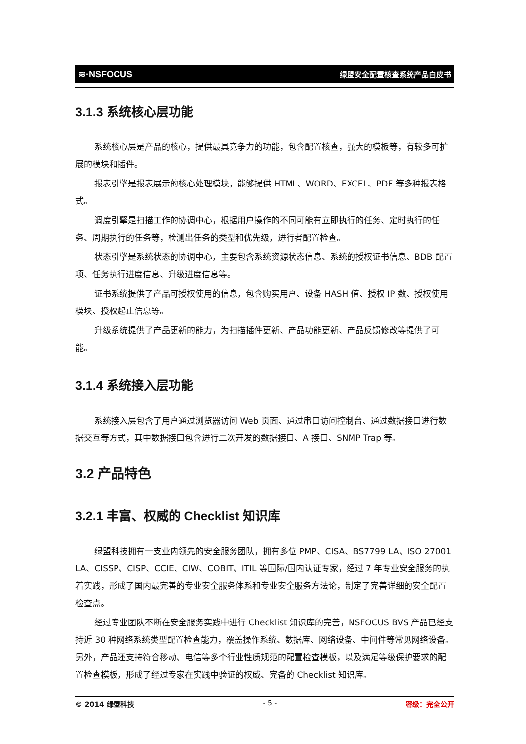≋·NSFOCUS 绿盟安全配置核查系统产品白皮书
3.1.3 系统核心层功能
系统核心层是产品的核心，提供最具竞争力的功能，包含配置核查，强大的模板等，有较多可扩展的模块和插件。
报表引擎是报表展示的核心处理模块，能够提供 HTML、WORD、EXCEL、PDF 等多种报表格式。
调度引擎是扫描工作的协调中心，根据用户操作的不同可能有立即执行的任务、定时执行的任务、周期执行的任务等，检测出任务的类型和优先级，进行者配置检查。
状态引擎是系统状态的协调中心，主要包含系统资源状态信息、系统的授权证书信息、BDB 配置项、任务执行进度信息、升级进度信息等。
证书系统提供了产品可授权使用的信息，包含购买用户、设备 HASH 值、授权 IP 数、授权使用模块、授权起止信息等。
升级系统提供了产品更新的能力，为扫描插件更新、产品功能更新、产品反馈修改等提供了可能。
3.1.4 系统接入层功能
系统接入层包含了用户通过浏览器访问 Web 页面、通过串口访问控制台、通过数据接口进行数据交互等方式，其中数据接口包含进行二次开发的数据接口、A 接口、SNMP Trap 等。
3.2 产品特色
3.2.1 丰富、权威的 Checklist 知识库
绿盟科技拥有一支业内领先的安全服务团队，拥有多位 PMP、CISA、BS7799 LA、ISO 27001 LA、CISSP、CISP、CCIE、CIW、COBIT、ITIL 等国际/国内认证专家，经过 7 年专业安全服务的执着实践，形成了国内最完善的专业安全服务体系和专业安全服务方法论，制定了完善详细的安全配置检查点。
经过专业团队不断在安全服务实践中进行 Checklist 知识库的完善，NSFOCUS BVS 产品已经支持近 30 种网络系统类型配置检查能力，覆盖操作系统、数据库、网络设备、中间件等常见网络设备。另外，产品还支持符合移动、电信等多个行业性质规范的配置检查模板，以及满足等级保护要求的配置检查模板，形成了经过专家在实践中验证的权威、完备的 Checklist 知识库。
© 2014 绿盟科技 - 5 - 密级：完全公开